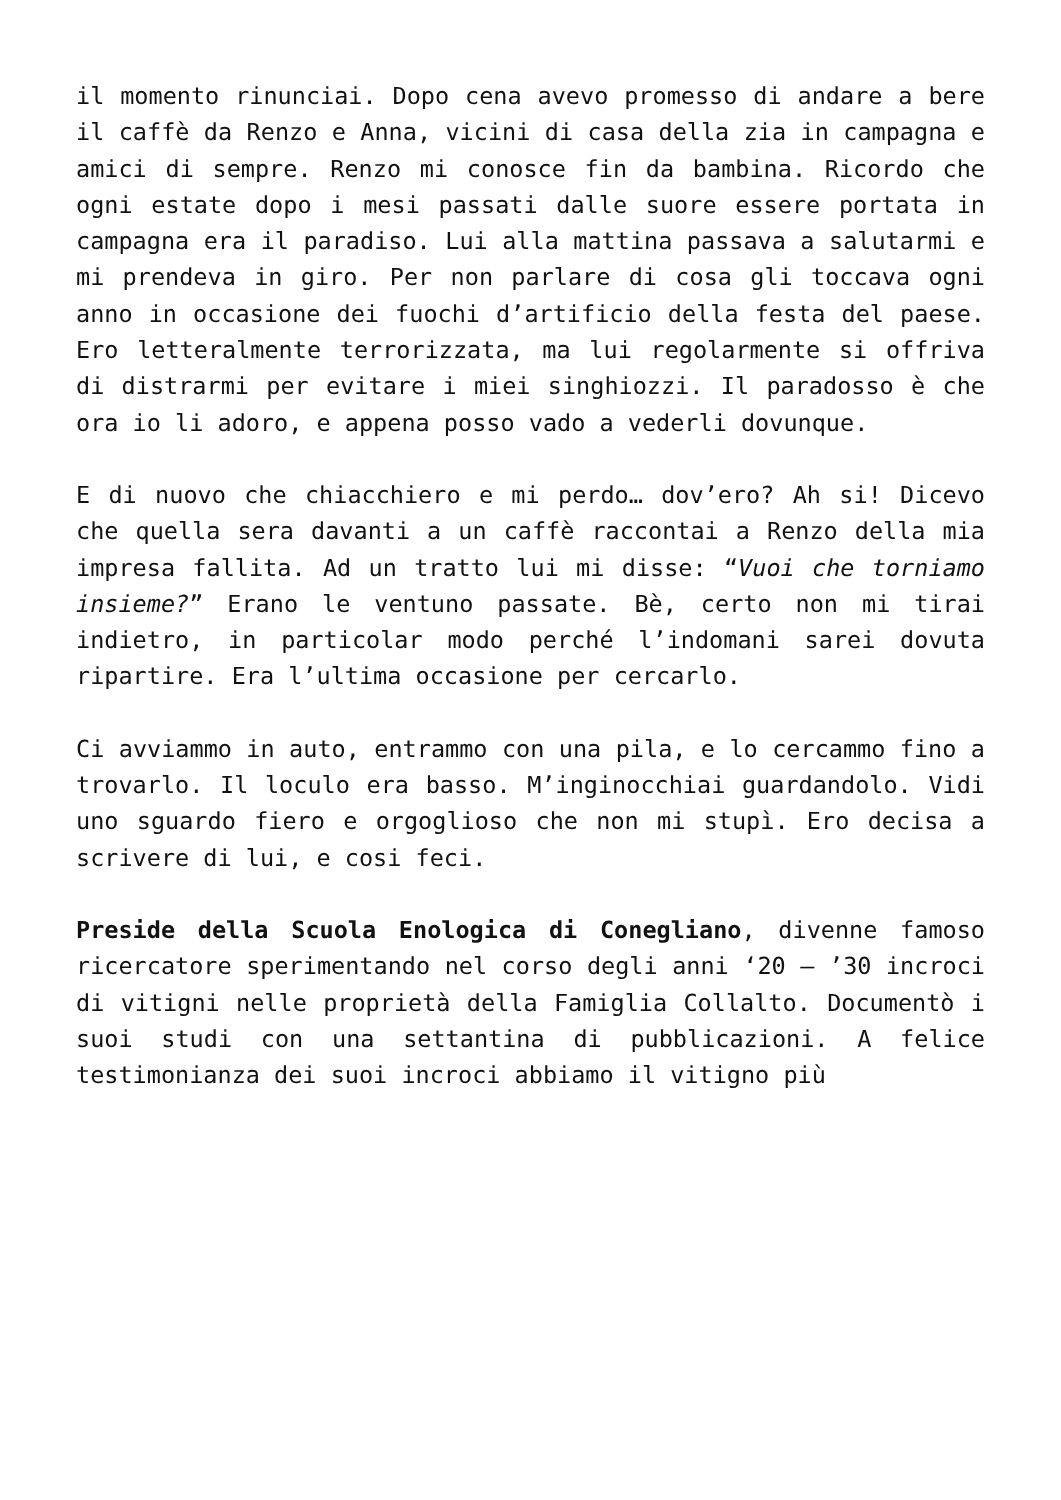il momento rinunciai. Dopo cena avevo promesso di andare a bere il caffè da Renzo e Anna, vicini di casa della zia in campagna e amici di sempre. Renzo mi conosce fin da bambina. Ricordo che ogni estate dopo i mesi passati dalle suore essere portata in campagna era il paradiso. Lui alla mattina passava a salutarmi e mi prendeva in giro. Per non parlare di cosa gli toccava ogni anno in occasione dei fuochi d’artificio della festa del paese. Ero letteralmente terrorizzata, ma lui regolarmente si offriva di distrarmi per evitare i miei singhiozzi. Il paradosso è che ora io li adoro, e appena posso vado a vederli dovunque.
E di nuovo che chiacchiero e mi perdo… dov’ero? Ah si! Dicevo che quella sera davanti a un caffè raccontai a Renzo della mia impresa fallita. Ad un tratto lui mi disse: “Vuoi che torniamo insieme?” Erano le ventuno passate. Bè, certo non mi tirai indietro, in particolar modo perché l’indomani sarei dovuta ripartire. Era l’ultima occasione per cercarlo.
Ci avviammo in auto, entrammo con una pila, e lo cercammo fino a trovarlo. Il loculo era basso. M’inginocchiai guardandolo. Vidi uno sguardo fiero e orgoglioso che non mi stupì. Ero decisa a scrivere di lui, e cosi feci.
Preside della Scuola Enologica di Conegliano, divenne famoso ricercatore sperimentando nel corso degli anni ‘20 – ’30 incroci di vitigni nelle proprietà della Famiglia Collalto. Documentò i suoi studi con una settantina di pubblicazioni. A felice testimonianza dei suoi incroci abbiamo il vitigno più